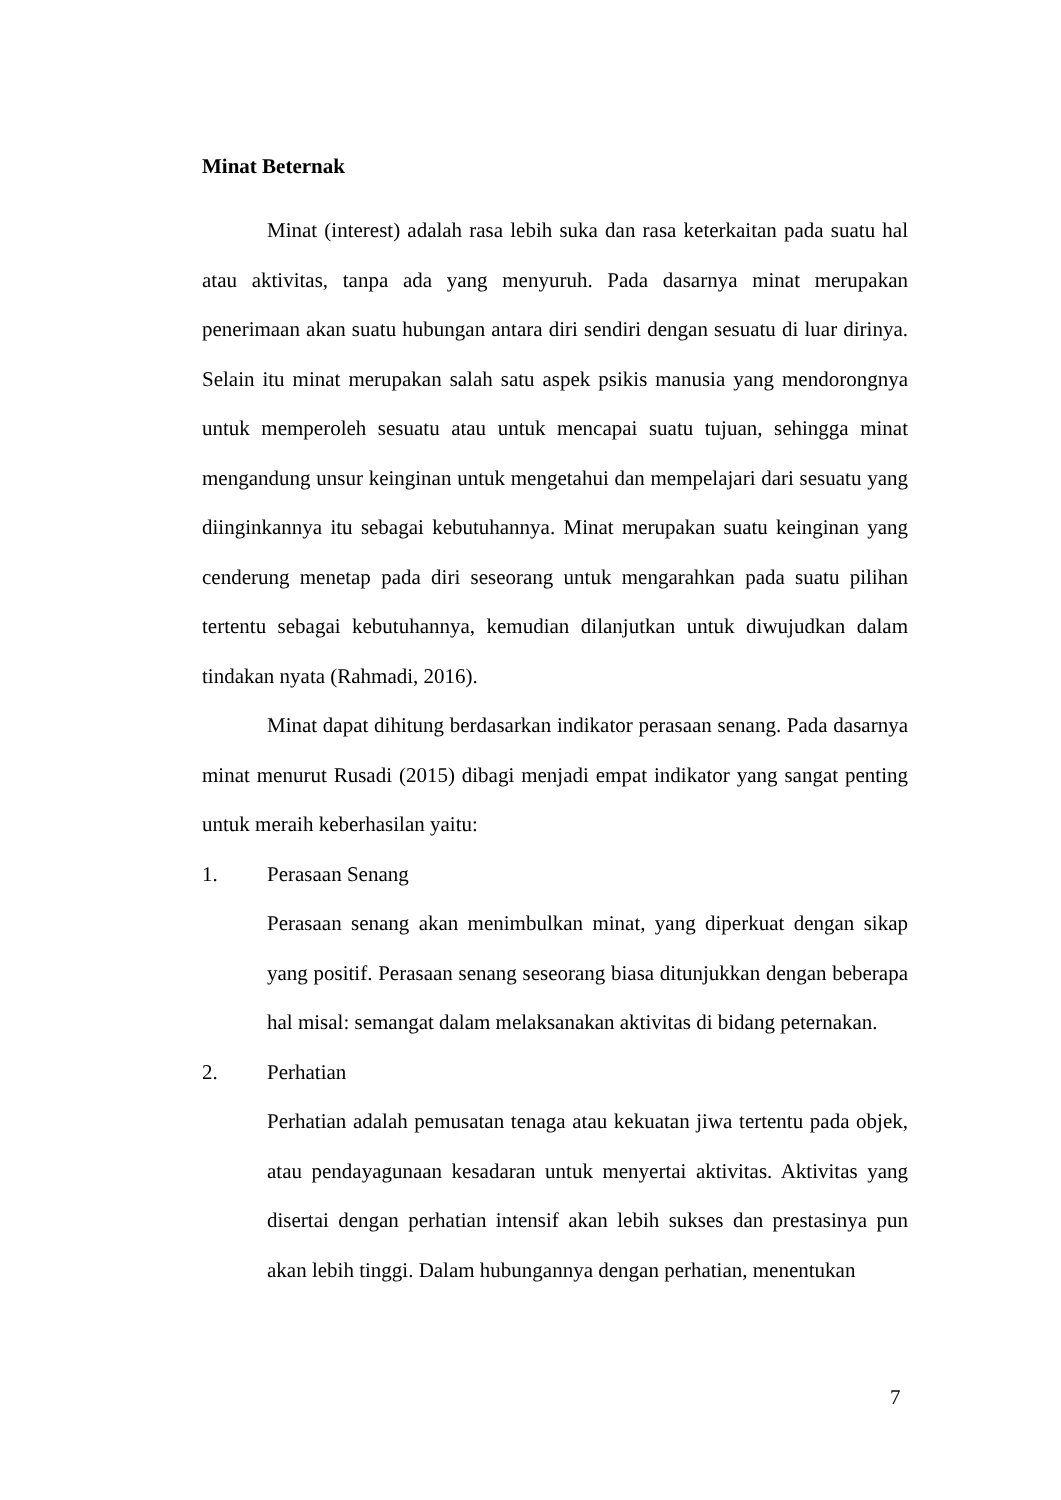Minat Beternak
Minat (interest) adalah rasa lebih suka dan rasa keterkaitan pada suatu hal atau aktivitas, tanpa ada yang menyuruh. Pada dasarnya minat merupakan penerimaan akan suatu hubungan antara diri sendiri dengan sesuatu di luar dirinya. Selain itu minat merupakan salah satu aspek psikis manusia yang mendorongnya untuk memperoleh sesuatu atau untuk mencapai suatu tujuan, sehingga minat mengandung unsur keinginan untuk mengetahui dan mempelajari dari sesuatu yang diinginkannya itu sebagai kebutuhannya. Minat merupakan suatu keinginan yang cenderung menetap pada diri seseorang untuk mengarahkan pada suatu pilihan tertentu sebagai kebutuhannya, kemudian dilanjutkan untuk diwujudkan dalam tindakan nyata (Rahmadi, 2016).
Minat dapat dihitung berdasarkan indikator perasaan senang. Pada dasarnya minat menurut Rusadi (2015) dibagi menjadi empat indikator yang sangat penting untuk meraih keberhasilan yaitu:
1. Perasaan Senang
Perasaan senang akan menimbulkan minat, yang diperkuat dengan sikap yang positif. Perasaan senang seseorang biasa ditunjukkan dengan beberapa hal misal: semangat dalam melaksanakan aktivitas di bidang peternakan.
2. Perhatian
Perhatian adalah pemusatan tenaga atau kekuatan jiwa tertentu pada objek, atau pendayagunaan kesadaran untuk menyertai aktivitas. Aktivitas yang disertai dengan perhatian intensif akan lebih sukses dan prestasinya pun akan lebih tinggi. Dalam hubungannya dengan perhatian, menentukan
7